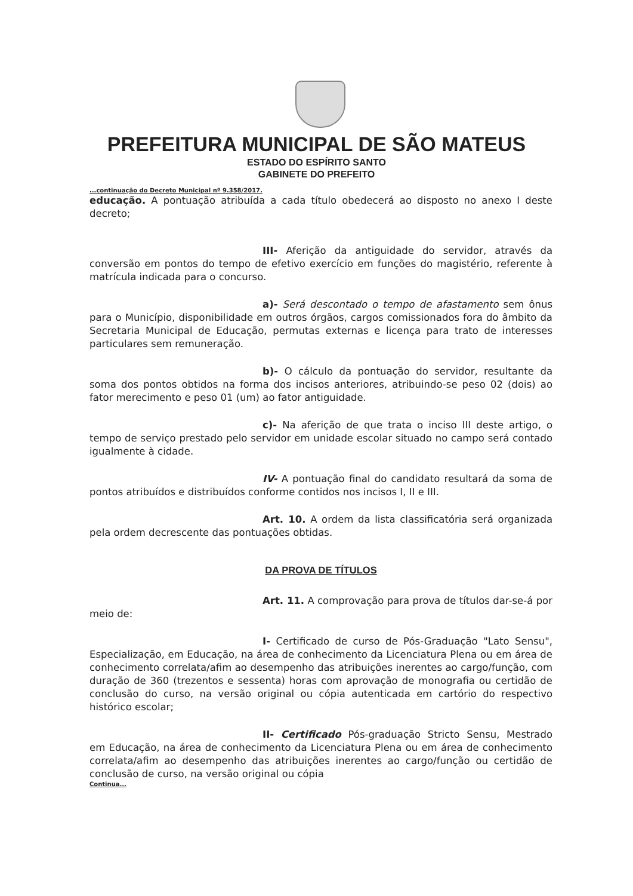PREFEITURA MUNICIPAL DE SÃO MATEUS
ESTADO DO ESPÍRITO SANTO
GABINETE DO PREFEITO
...continuação do Decreto Municipal nº 9.358/2017.
educação. A pontuação atribuída a cada título obedecerá ao disposto no anexo I deste decreto;
III- Aferição da antiguidade do servidor, através da conversão em pontos do tempo de efetivo exercício em funções do magistério, referente à matrícula indicada para o concurso.
a)- Será descontado o tempo de afastamento sem ônus para o Município, disponibilidade em outros órgãos, cargos comissionados fora do âmbito da Secretaria Municipal de Educação, permutas externas e licença para trato de interesses particulares sem remuneração.
b)- O cálculo da pontuação do servidor, resultante da soma dos pontos obtidos na forma dos incisos anteriores, atribuindo-se peso 02 (dois) ao fator merecimento e peso 01 (um) ao fator antiguidade.
c)- Na aferição de que trata o inciso III deste artigo, o tempo de serviço prestado pelo servidor em unidade escolar situado no campo será contado igualmente à cidade.
IV- A pontuação final do candidato resultará da soma de pontos atribuídos e distribuídos conforme contidos nos incisos I, II e III.
Art. 10. A ordem da lista classificatória será organizada pela ordem decrescente das pontuações obtidas.
DA PROVA DE TÍTULOS
Art. 11. A comprovação para prova de títulos dar-se-á por meio de:
I- Certificado de curso de Pós-Graduação "Lato Sensu", Especialização, em Educação, na área de conhecimento da Licenciatura Plena ou em área de conhecimento correlata/afim ao desempenho das atribuições inerentes ao cargo/função, com duração de 360 (trezentos e sessenta) horas com aprovação de monografia ou certidão de conclusão do curso, na versão original ou cópia autenticada em cartório do respectivo histórico escolar;
II- Certificado Pós-graduação Stricto Sensu, Mestrado em Educação, na área de conhecimento da Licenciatura Plena ou em área de conhecimento correlata/afim ao desempenho das atribuições inerentes ao cargo/função ou certidão de conclusão de curso, na versão original ou cópia
Continua...